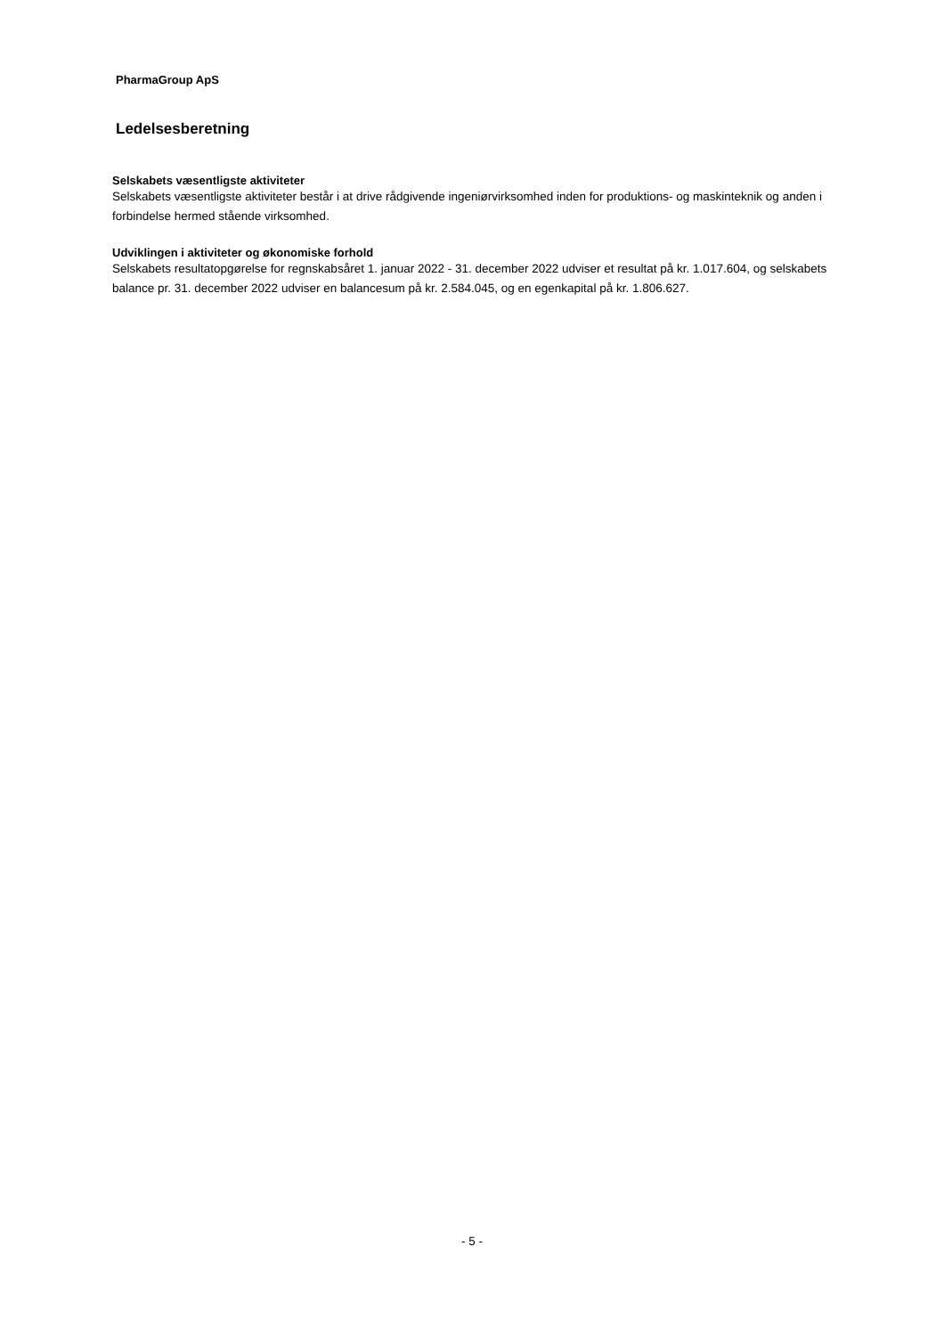PharmaGroup ApS
Ledelsesberetning
Selskabets væsentligste aktiviteter
Selskabets væsentligste aktiviteter består i at drive rådgivende ingeniørvirksomhed inden for produktions- og maskinteknik og anden i forbindelse hermed stående virksomhed.
Udviklingen i aktiviteter og økonomiske forhold
Selskabets resultatopgørelse for regnskabsåret 1. januar 2022 - 31. december 2022 udviser et resultat på kr. 1.017.604, og selskabets balance pr. 31. december 2022 udviser en balancesum på kr. 2.584.045, og en egenkapital på kr. 1.806.627.
- 5 -